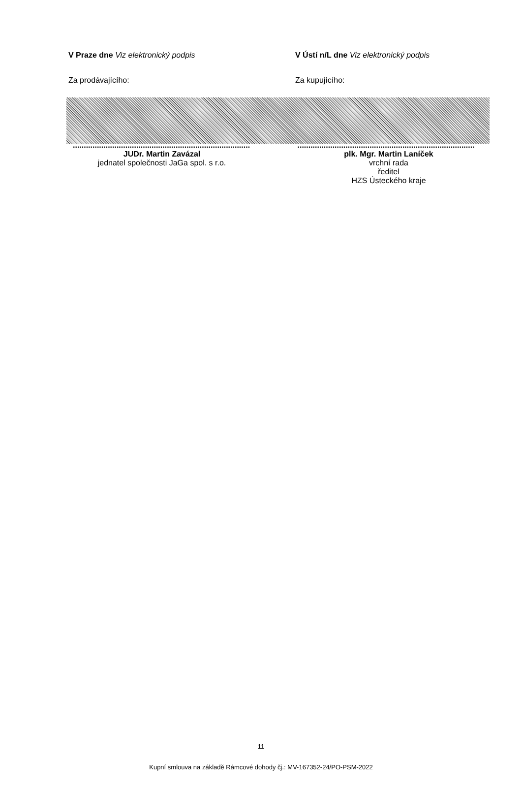V Praze dne Viz elektronický podpis V Ústí n/L dne Viz elektronický podpis
Za prodávajícího: Za kupujícího:
..................................................................................
..................................................................................
JUDr. Martin Zavázal
jednatel společnosti JaGa spol. s r.o.
plk. Mgr. Martin Laníček
vrchní rada
ředitel
HZS Ústeckého kraje
11
Kupní smlouva na základě Rámcové dohody čj.: MV-167352-24/PO-PSM-2022